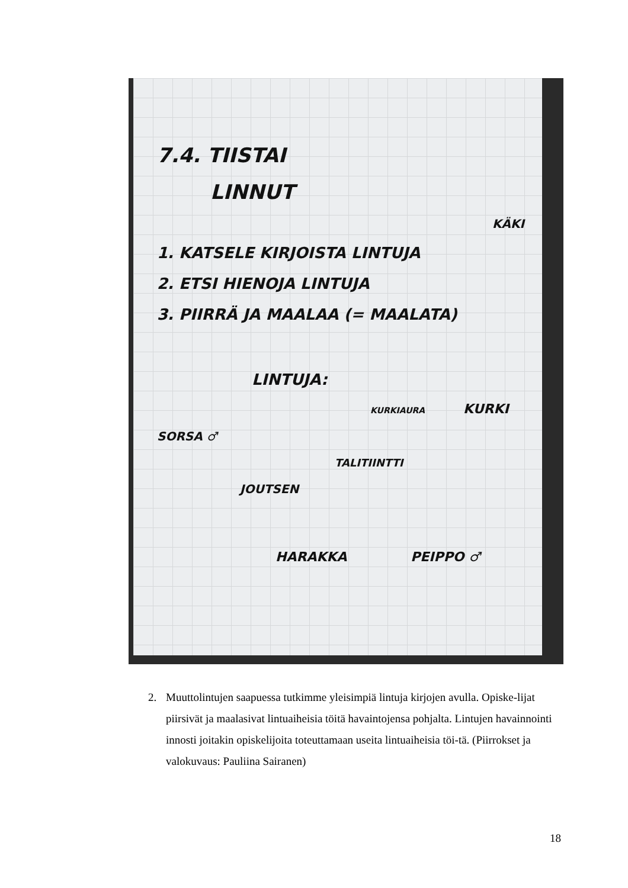7.4. TIISTAI
LINNUT
KÄKI
1. KATSELE KIRJOISTA LINTUJA
2. ETSI HIENOJA LINTUJA
3. PIIRRÄ JA MAALAA (= MAALATA)
LINTUJA:
KURKIAURA KURKI
SORSA ♂
TALITIINTTI
JOUTSEN
HARAKKA PEIPPO ♂
2. Muuttolintujen saapuessa tutkimme yleisimpiä lintuja kirjojen avulla. Opiske-lijat piirsivät ja maalasivat lintuaiheisia töitä havaintojensa pohjalta. Lintujen havainnointi innosti joitakin opiskelijoita toteuttamaan useita lintuaiheisia töi-tä. (Piirrokset ja valokuvaus: Pauliina Sairanen)
18